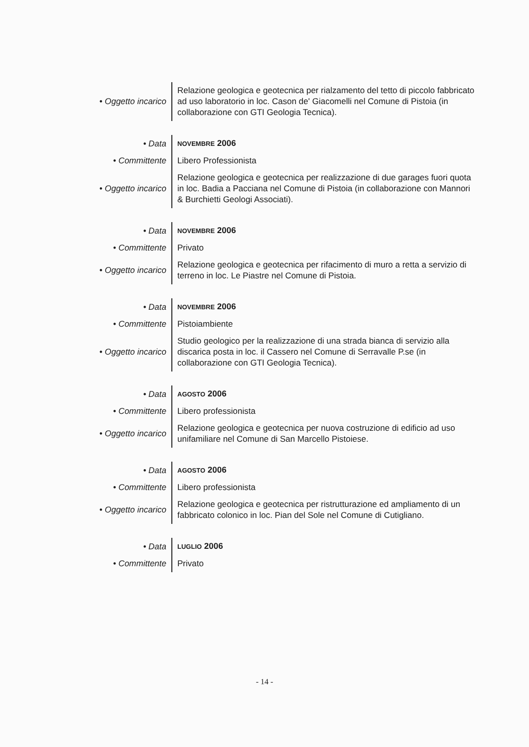| • Oggetto incarico | Relazione geologica e geotecnica per rialzamento del tetto di piccolo fabbricato ad uso laboratorio in loc. Cason de' Giacomelli nel Comune di Pistoia (in collaborazione con GTI Geologia Tecnica). |
| • Data | NOVEMBRE 2006 |
| • Committente | Libero Professionista |
| • Oggetto incarico | Relazione geologica e geotecnica per realizzazione di due garages fuori quota in loc. Badia a Pacciana nel Comune di Pistoia (in collaborazione con Mannori & Burchietti Geologi Associati). |
| • Data | NOVEMBRE 2006 |
| • Committente | Privato |
| • Oggetto incarico | Relazione geologica e geotecnica per rifacimento di muro a retta a servizio di terreno in loc. Le Piastre nel Comune di Pistoia. |
| • Data | NOVEMBRE 2006 |
| • Committente | Pistoiambiente |
| • Oggetto incarico | Studio geologico per la realizzazione di una strada bianca di servizio alla discarica posta in loc. il Cassero nel Comune di Serravalle P.se (in collaborazione con GTI Geologia Tecnica). |
| • Data | AGOSTO 2006 |
| • Committente | Libero professionista |
| • Oggetto incarico | Relazione geologica e geotecnica per nuova costruzione di edificio ad uso unifamiliare nel Comune di San Marcello Pistoiese. |
| • Data | AGOSTO 2006 |
| • Committente | Libero professionista |
| • Oggetto incarico | Relazione geologica e geotecnica per ristrutturazione ed ampliamento di un fabbricato colonico in loc. Pian del Sole nel Comune di Cutigliano. |
| • Data | LUGLIO 2006 |
| • Committente | Privato |
- 14 -